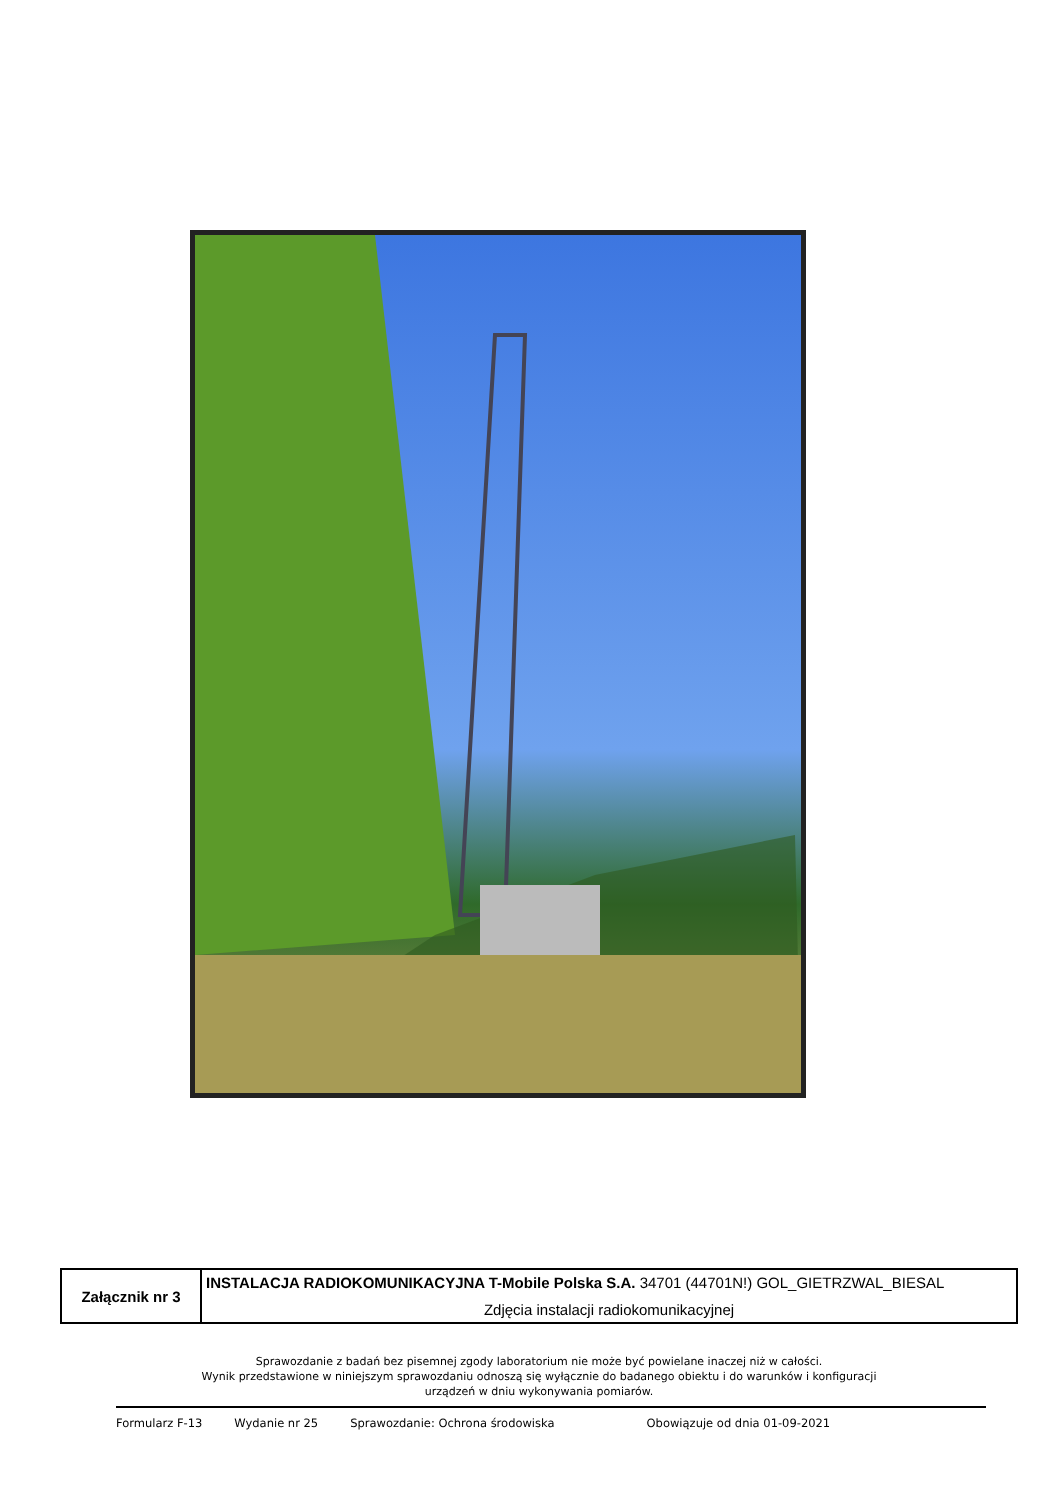| Załącznik nr 3 | INSTALACJA RADIOKOMUNIKACYJNA T-Mobile Polska S.A. 34701 (44701N!) GOL_GIETRZWAL_BIESAL Zdjęcia instalacji radiokomunikacyjnej |
Sprawozdanie z badań bez pisemnej zgody laboratorium nie może być powielane inaczej niż w całości.
Wynik przedstawione w niniejszym sprawozdaniu odnoszą się wyłącznie do badanego obiektu i do warunków i konfiguracji
urządzeń w dniu wykonywania pomiarów.
Formularz F-13 Wydanie nr 25 Sprawozdanie: Ochrona środowiska Obowiązuje od dnia 01-09-2021